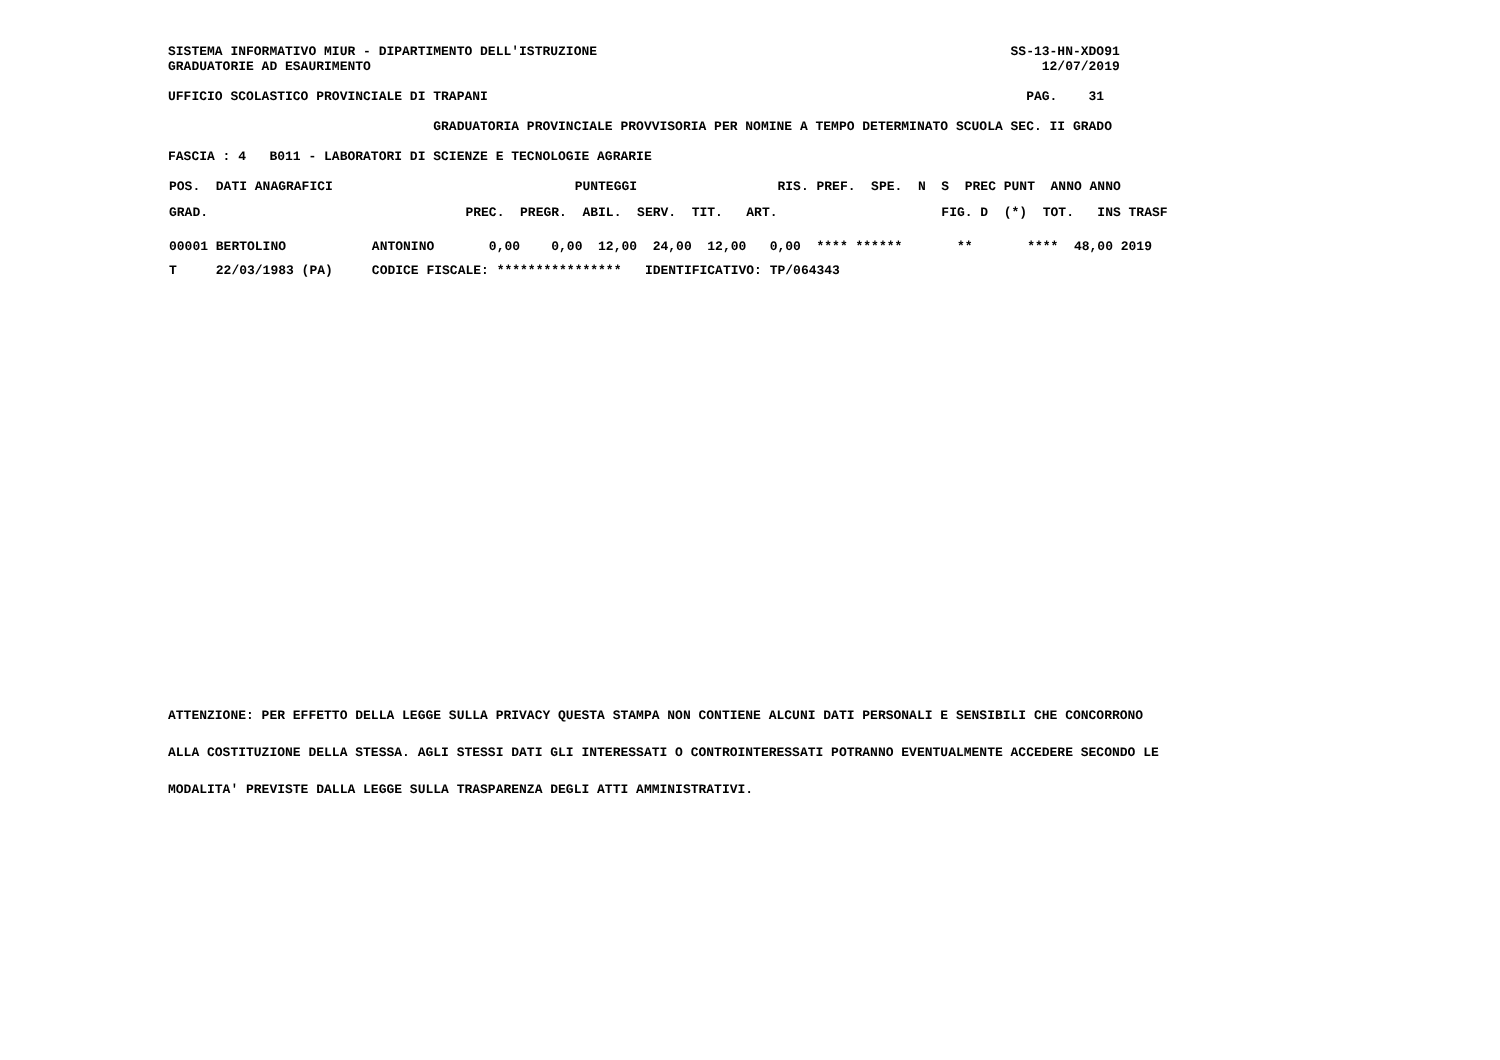SISTEMA INFORMATIVO MIUR - DIPARTIMENTO DELL'ISTRUZIONE                                                     SS-13-HN-XDO91
GRADUATORIE AD ESAURIMENTO                                                                                      12/07/2019

UFFICIO SCOLASTICO PROVINCIALE DI TRAPANI                                                                     PAG.    31

                                  GRADUATORIA PROVINCIALE PROVVISORIA PER NOMINE A TEMPO DETERMINATO SCUOLA SEC. II GRADO

FASCIA : 4   B011 - LABORATORI DI SCIENZE E TECNOLOGIE AGRARIE
| POS. DATI ANAGRAFICI PUNTEGGI RIS. PREF. SPE. N S PREC PUNT ANNO ANNO |
| GRAD. PREC. PREGR. ABIL. SERV. TIT. ART. FIG. D (*) TOT. INS TRASF |
| 00001 BERTOLINO ANTONINO 0,00 0,00 12,00 24,00 12,00 0,00 **** ****** ** **** 48,00 2019 |
| T 22/03/1983 (PA) CODICE FISCALE: **************** IDENTIFICATIVO: TP/064343 |
ATTENZIONE: PER EFFETTO DELLA LEGGE SULLA PRIVACY QUESTA STAMPA NON CONTIENE ALCUNI DATI PERSONALI E SENSIBILI CHE CONCORRONO
ALLA COSTITUZIONE DELLA STESSA. AGLI STESSI DATI GLI INTERESSATI O CONTROINTERESSATI POTRANNO EVENTUALMENTE ACCEDERE SECONDO LE
MODALITA' PREVISTE DALLA LEGGE SULLA TRASPARENZA DEGLI ATTI AMMINISTRATIVI.